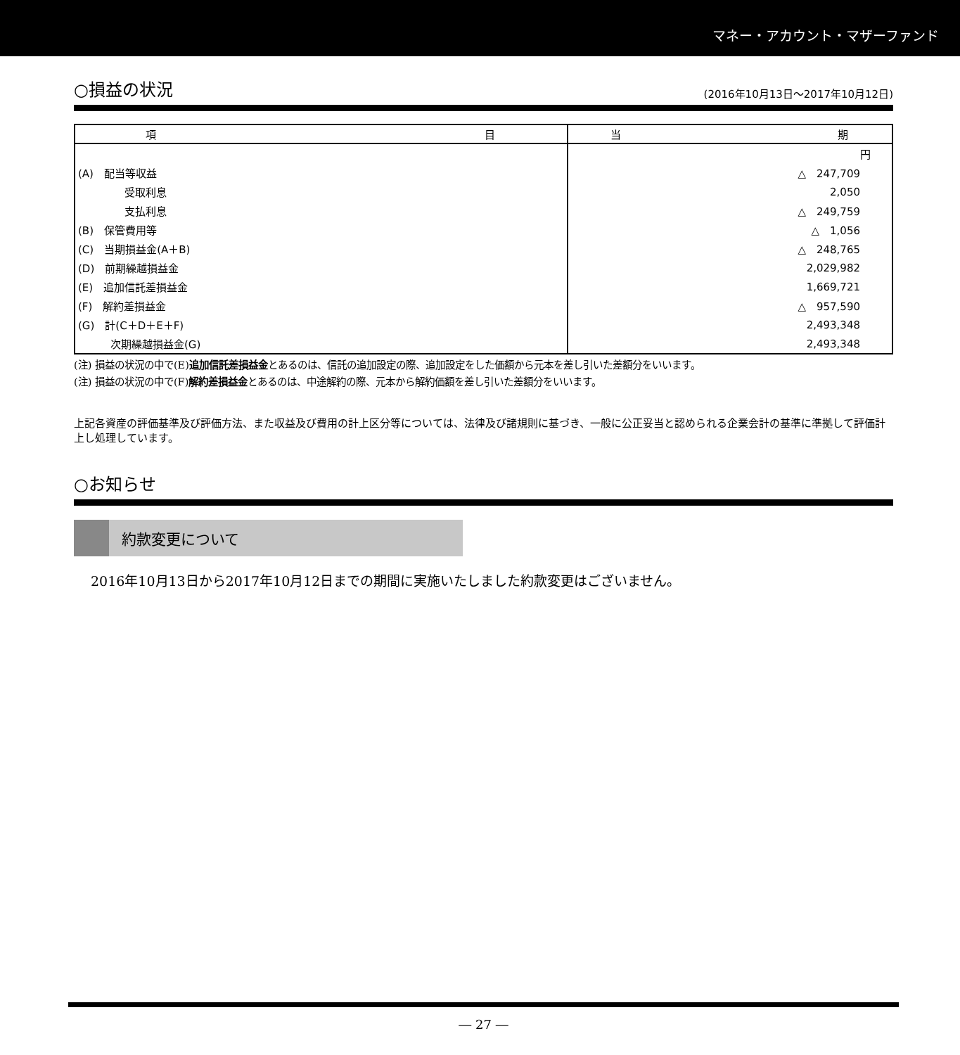マネー・アカウント・マザーファンド
○損益の状況 (2016年10月13日～2017年10月12日)
| 項 目 | 当 期 |
| --- | --- |
| | 円 |
| (A) 配当等収益 | △ 247,709 |
| 受取利息 | 2,050 |
| 支払利息 | △ 249,759 |
| (B) 保管費用等 | △ 1,056 |
| (C) 当期損益金(A＋B) | △ 248,765 |
| (D) 前期繰越損益金 | 2,029,982 |
| (E) 追加信託差損益金 | 1,669,721 |
| (F) 解約差損益金 | △ 957,590 |
| (G) 計(C＋D＋E＋F) | 2,493,348 |
| 次期繰越損益金(G) | 2,493,348 |
(注) 損益の状況の中で(E)追加信託差損益金とあるのは、信託の追加設定の際、追加設定をした価額から元本を差し引いた差額分をいいます。
(注) 損益の状況の中で(F)解約差損益金とあるのは、中途解約の際、元本から解約価額を差し引いた差額分をいいます。
上記各資産の評価基準及び評価方法、また収益及び費用の計上区分等については、法律及び諸規則に基づき、一般に公正妥当と認められる企業会計の基準に準拠して評価計上し処理しています。
○お知らせ
約款変更について
2016年10月13日から2017年10月12日までの期間に実施いたしました約款変更はございません。
― 27 ―